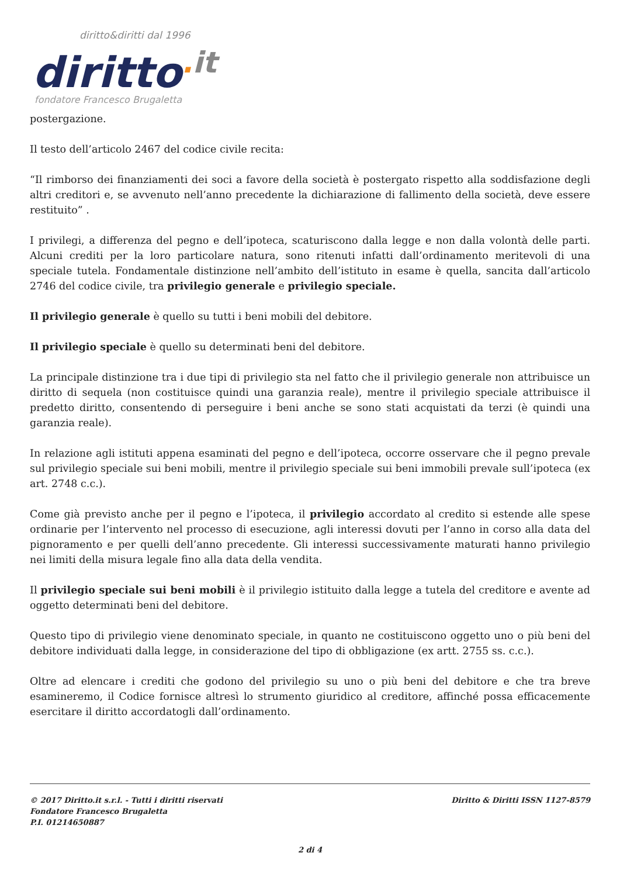diritto&diritti dal 1996
diritto. it
fondatore Francesco Brugaletta
postergazione.
Il testo dell’articolo 2467 del codice civile recita:
“Il rimborso dei finanziamenti dei soci a favore della società è postergato rispetto alla soddisfazione degli altri creditori e, se avvenuto nell’anno precedente la dichiarazione di fallimento della società, deve essere restituito” .
I privilegi, a differenza del pegno e dell’ipoteca, scaturiscono dalla legge e non dalla volontà delle parti. Alcuni crediti per la loro particolare natura, sono ritenuti infatti dall’ordinamento meritevoli di una speciale tutela. Fondamentale distinzione nell’ambito dell’istituto in esame è quella, sancita dall’articolo 2746 del codice civile, tra privilegio generale e privilegio speciale.
Il privilegio generale è quello su tutti i beni mobili del debitore.
Il privilegio speciale è quello su determinati beni del debitore.
La principale distinzione tra i due tipi di privilegio sta nel fatto che il privilegio generale non attribuisce un diritto di sequela (non costituisce quindi una garanzia reale), mentre il privilegio speciale attribuisce il predetto diritto, consentendo di perseguire i beni anche se sono stati acquistati da terzi (è quindi una garanzia reale).
In relazione agli istituti appena esaminati del pegno e dell’ipoteca, occorre osservare che il pegno prevale sul privilegio speciale sui beni mobili, mentre il privilegio speciale sui beni immobili prevale sull’ipoteca (ex art. 2748 c.c.).
Come già previsto anche per il pegno e l’ipoteca, il privilegio accordato al credito si estende alle spese ordinarie per l’intervento nel processo di esecuzione, agli interessi dovuti per l’anno in corso alla data del pignoramento e per quelli dell’anno precedente. Gli interessi successivamente maturati hanno privilegio nei limiti della misura legale fino alla data della vendita.
Il privilegio speciale sui beni mobili è il privilegio istituito dalla legge a tutela del creditore e avente ad oggetto determinati beni del debitore.
Questo tipo di privilegio viene denominato speciale, in quanto ne costituiscono oggetto uno o più beni del debitore individuati dalla legge, in considerazione del tipo di obbligazione (ex artt. 2755 ss. c.c.).
Oltre ad elencare i crediti che godono del privilegio su uno o più beni del debitore e che tra breve esamineremo, il Codice fornisce altresì lo strumento giuridico al creditore, affinché possa efficacemente esercitare il diritto accordatogli dall’ordinamento.
© 2017 Diritto.it s.r.l. - Tutti i diritti riservati
Fondatore Francesco Brugaletta
P.I. 01214650887
Diritto & Diritti ISSN 1127-8579
2 di 4